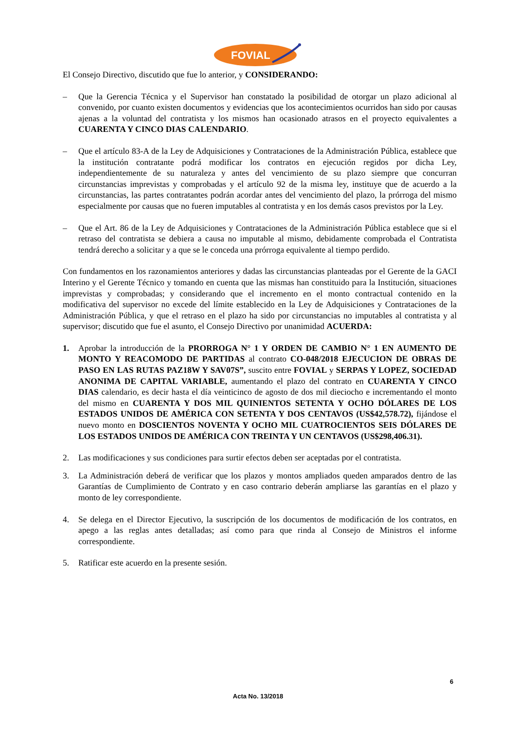FOVIAL
El Consejo Directivo, discutido que fue lo anterior, y CONSIDERANDO:
– Que la Gerencia Técnica y el Supervisor han constatado la posibilidad de otorgar un plazo adicional al convenido, por cuanto existen documentos y evidencias que los acontecimientos ocurridos han sido por causas ajenas a la voluntad del contratista y los mismos han ocasionado atrasos en el proyecto equivalentes a CUARENTA Y CINCO DIAS CALENDARIO.
– Que el artículo 83-A de la Ley de Adquisiciones y Contrataciones de la Administración Pública, establece que la institución contratante podrá modificar los contratos en ejecución regidos por dicha Ley, independientemente de su naturaleza y antes del vencimiento de su plazo siempre que concurran circunstancias imprevistas y comprobadas y el artículo 92 de la misma ley, instituye que de acuerdo a la circunstancias, las partes contratantes podrán acordar antes del vencimiento del plazo, la prórroga del mismo especialmente por causas que no fueren imputables al contratista y en los demás casos previstos por la Ley.
– Que el Art. 86 de la Ley de Adquisiciones y Contrataciones de la Administración Pública establece que si el retraso del contratista se debiera a causa no imputable al mismo, debidamente comprobada el Contratista tendrá derecho a solicitar y a que se le conceda una prórroga equivalente al tiempo perdido.
Con fundamentos en los razonamientos anteriores y dadas las circunstancias planteadas por el Gerente de la GACI Interino y el Gerente Técnico y tomando en cuenta que las mismas han constituido para la Institución, situaciones imprevistas y comprobadas; y considerando que el incremento en el monto contractual contenido en la modificativa del supervisor no excede del límite establecido en la Ley de Adquisiciones y Contrataciones de la Administración Pública, y que el retraso en el plazo ha sido por circunstancias no imputables al contratista y al supervisor; discutido que fue el asunto, el Consejo Directivo por unanimidad ACUERDA:
1. Aprobar la introducción de la PRORROGA N° 1 Y ORDEN DE CAMBIO N° 1 EN AUMENTO DE MONTO Y REACOMODO DE PARTIDAS al contrato CO-048/2018 EJECUCION DE OBRAS DE PASO EN LAS RUTAS PAZ18W Y SAV07S”, suscito entre FOVIAL y SERPAS Y LOPEZ, SOCIEDAD ANONIMA DE CAPITAL VARIABLE, aumentando el plazo del contrato en CUARENTA Y CINCO DIAS calendario, es decir hasta el día veinticinco de agosto de dos mil dieciocho e incrementando el monto del mismo en CUARENTA Y DOS MIL QUINIENTOS SETENTA Y OCHO DÓLARES DE LOS ESTADOS UNIDOS DE AMÉRICA CON SETENTA Y DOS CENTAVOS (US$42,578.72), fijándose el nuevo monto en DOSCIENTOS NOVENTA Y OCHO MIL CUATROCIENTOS SEIS DÓLARES DE LOS ESTADOS UNIDOS DE AMÉRICA CON TREINTA Y UN CENTAVOS (US$298,406.31).
2. Las modificaciones y sus condiciones para surtir efectos deben ser aceptadas por el contratista.
3. La Administración deberá de verificar que los plazos y montos ampliados queden amparados dentro de las Garantías de Cumplimiento de Contrato y en caso contrario deberán ampliarse las garantías en el plazo y monto de ley correspondiente.
4. Se delega en el Director Ejecutivo, la suscripción de los documentos de modificación de los contratos, en apego a las reglas antes detalladas; así como para que rinda al Consejo de Ministros el informe correspondiente.
5. Ratificar este acuerdo en la presente sesión.
6
Acta No. 13/2018